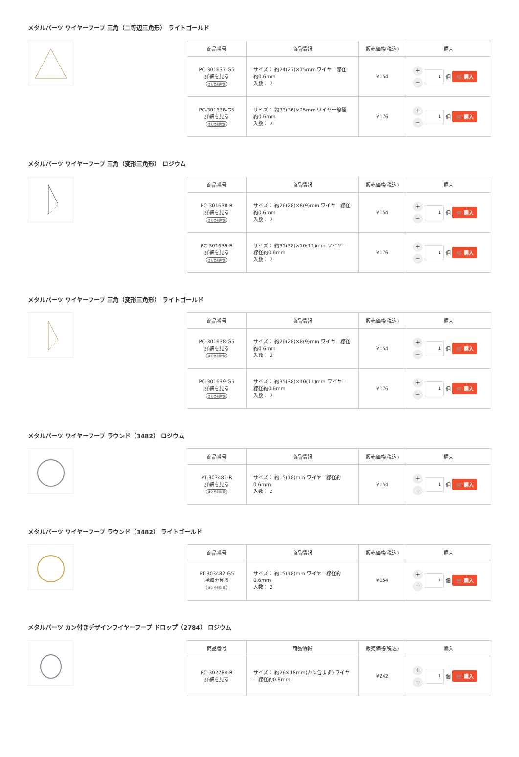メタルパーツ ワイヤーフープ 三角（二等辺三角形） ライトゴールド
| 商品番号 | 商品情報 | 販売価格(税込) | 購入 |
| --- | --- | --- | --- |
| PC-301637-G5 詳細を見る まとめ割対象 | サイズ： 約24(27)×15mm ワイヤー線径約0.6mm 入数： 2 | ¥154 | ＋ － 1 個 🛒 購入 |
| PC-301636-G5 詳細を見る まとめ割対象 | サイズ： 約33(36)×25mm ワイヤー線径約0.6mm 入数： 2 | ¥176 | ＋ － 1 個 🛒 購入 |
メタルパーツ ワイヤーフープ 三角（変形三角形） ロジウム
| 商品番号 | 商品情報 | 販売価格(税込) | 購入 |
| --- | --- | --- | --- |
| PC-301638-R 詳細を見る まとめ割対象 | サイズ： 約26(28)×8(9)mm ワイヤー線径約0.6mm 入数： 2 | ¥154 | ＋ － 1 個 🛒 購入 |
| PC-301639-R 詳細を見る まとめ割対象 | サイズ： 約35(38)×10(11)mm ワイヤー線径約0.6mm 入数： 2 | ¥176 | ＋ － 1 個 🛒 購入 |
メタルパーツ ワイヤーフープ 三角（変形三角形） ライトゴールド
| 商品番号 | 商品情報 | 販売価格(税込) | 購入 |
| --- | --- | --- | --- |
| PC-301638-G5 詳細を見る まとめ割対象 | サイズ： 約26(28)×8(9)mm ワイヤー線径約0.6mm 入数： 2 | ¥154 | ＋ － 1 個 🛒 購入 |
| PC-301639-G5 詳細を見る まとめ割対象 | サイズ： 約35(38)×10(11)mm ワイヤー線径約0.6mm 入数： 2 | ¥176 | ＋ － 1 個 🛒 購入 |
メタルパーツ ワイヤーフープ ラウンド（3482） ロジウム
| 商品番号 | 商品情報 | 販売価格(税込) | 購入 |
| --- | --- | --- | --- |
| PT-303482-R 詳細を見る まとめ割対象 | サイズ： 約15(18)mm ワイヤー線径約0.6mm 入数： 2 | ¥154 | ＋ － 1 個 🛒 購入 |
メタルパーツ ワイヤーフープ ラウンド（3482） ライトゴールド
| 商品番号 | 商品情報 | 販売価格(税込) | 購入 |
| --- | --- | --- | --- |
| PT-303482-G5 詳細を見る まとめ割対象 | サイズ： 約15(18)mm ワイヤー線径約0.6mm 入数： 2 | ¥154 | ＋ － 1 個 🛒 購入 |
メタルパーツ カン付きデザインワイヤーフープ ドロップ（2784） ロジウム
| 商品番号 | 商品情報 | 販売価格(税込) | 購入 |
| --- | --- | --- | --- |
| PC-302784-R 詳細を見る | サイズ： 約26×18mm(カン含まず) ワイヤー線径約0.8mm | ¥242 | ＋ － 1 個 🛒 購入 |